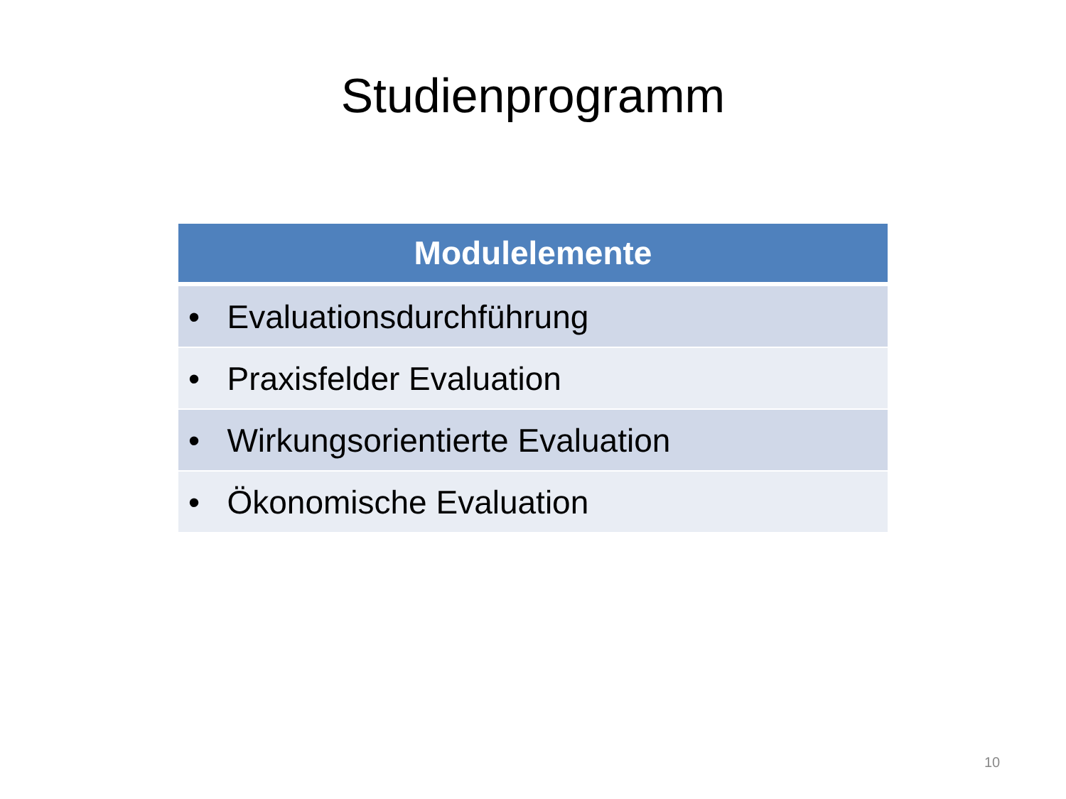Studienprogramm
| Modulelemente |
| --- |
| • Evaluationsdurchführung |
| • Praxisfelder Evaluation |
| • Wirkungsorientierte Evaluation |
| • Ökonomische Evaluation |
10